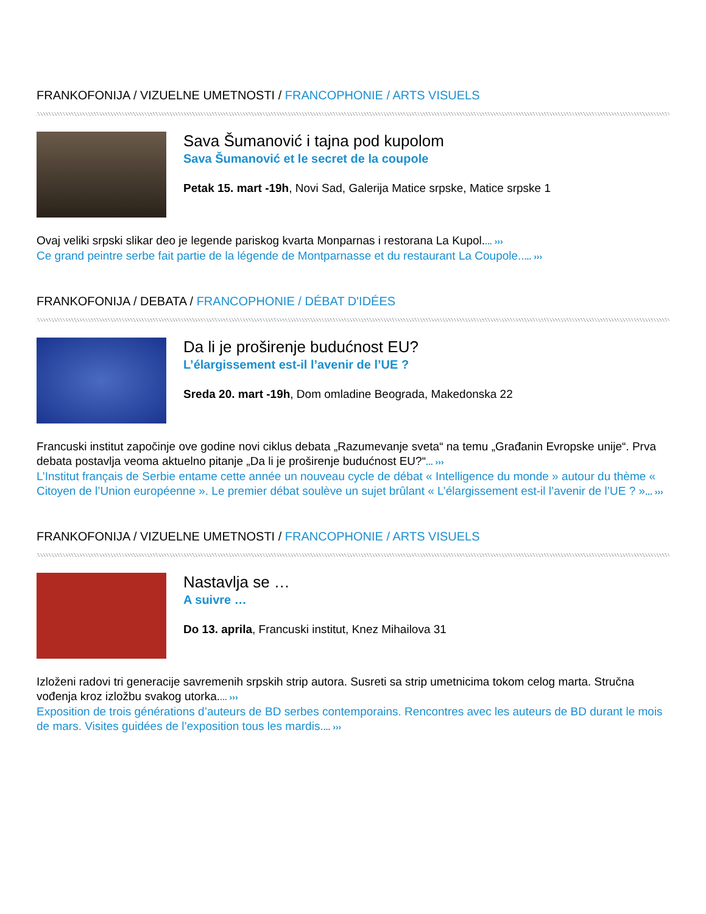FRANKOFONIJA / VIZUELNE UMETNOSTI / FRANCOPHONIE / ARTS VISUELS
Sava Šumanović i tajna pod kupolom
Sava Šumanović et le secret de la coupole
Petak 15. mart -19h, Novi Sad, Galerija Matice srpske, Matice srpske 1
Ovaj veliki srpski slikar deo je legende pariskog kvarta Monparnas i restorana La Kupol.... ›››
Ce grand peintre serbe fait partie de la légende de Montparnasse et du restaurant La Coupole..... ›››
FRANKOFONIJA / DEBATA / FRANCOPHONIE / DÉBAT D'IDÉES
Da li je proširenje budućnost EU?
L’élargissement est-il l’avenir de l’UE ?
Sreda 20. mart -19h, Dom omladine Beograda, Makedonska 22
Francuski institut započinje ove godine novi ciklus debata „Razumevanje sveta“ na temu „Građanin Evropske unije“. Prva debata postavlja veoma aktuelno pitanje „Da li je proširenje budućnost EU?“... ›››
L’Institut français de Serbie entame cette année un nouveau cycle de débat « Intelligence du monde » autour du thème « Citoyen de l’Union européenne ». Le premier débat soulève un sujet brûlant « L’élargissement est-il l’avenir de l’UE ? »... ›››
FRANKOFONIJA / VIZUELNE UMETNOSTI / FRANCOPHONIE / ARTS VISUELS
Nastavlja se …
A suivre …
Do 13. aprila, Francuski institut, Knez Mihailova 31
Izloženi radovi tri generacije savremenih srpskih strip autora. Susreti sa strip umetnicima tokom celog marta. Stručna vođenja kroz izložbu svakog utorka.... ›››
Exposition de trois générations d’auteurs de BD serbes contemporains. Rencontres avec les auteurs de BD durant le mois de mars. Visites guidées de l’exposition tous les mardis.... ›››